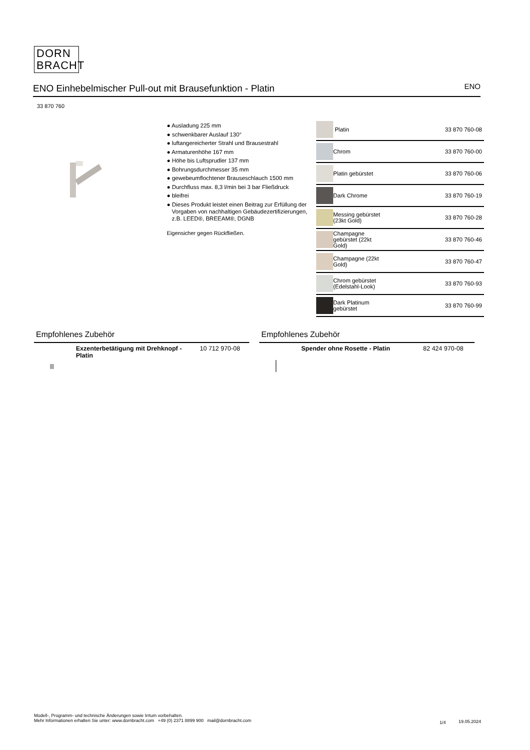DORN
BRACHT
ENO Einhebelmischer Pull-out mit Brausefunktion - Platin
ENO
33 870 760
● Ausladung 225 mm
● schwenkbarer Auslauf 130°
● luftangereicherter Strahl und Brausestrahl
● Armaturenhöhe 167 mm
● Höhe bis Luftsprudler 137 mm
● Bohrungsdurchmesser 35 mm
● gewebeumflochtener Brauseschlauch 1500 mm
● Durchfluss max. 8,3 l/min bei 3 bar Fließdruck
● bleifrei
● Dieses Produkt leistet einen Beitrag zur Erfüllung der Vorgaben von nachhaltigen Gebäudezertifizierungen, z.B. LEED®, BREEAM®, DGNB
Eigensicher gegen Rückfließen.
| | Platin | 33 870 760-08 |
| | Chrom | 33 870 760-00 |
| | Platin gebürstet | 33 870 760-06 |
| | Dark Chrome | 33 870 760-19 |
| | Messing gebürstet (23kt Gold) | 33 870 760-28 |
| | Champagne gebürstet (22kt Gold) | 33 870 760-46 |
| | Champagne (22kt Gold) | 33 870 760-47 |
| | Chrom gebürstet (Edelstahl-Look) | 33 870 760-93 |
| | Dark Platinum gebürstet | 33 870 760-99 |
Empfohlenes Zubehör
Exzenterbetätigung mit Drehknopf - Platin 10 712 970-08
Empfohlenes Zubehör
Spender ohne Rosette - Platin 82 424 970-08
Modell-, Programm- und technische Änderungen sowie Irrtum vorbehalten.
Mehr Informationen erhalten Sie unter: www.dornbracht.com +49 (0) 2371 8899 900 mail@dornbracht.com 1/4 19.05.2024